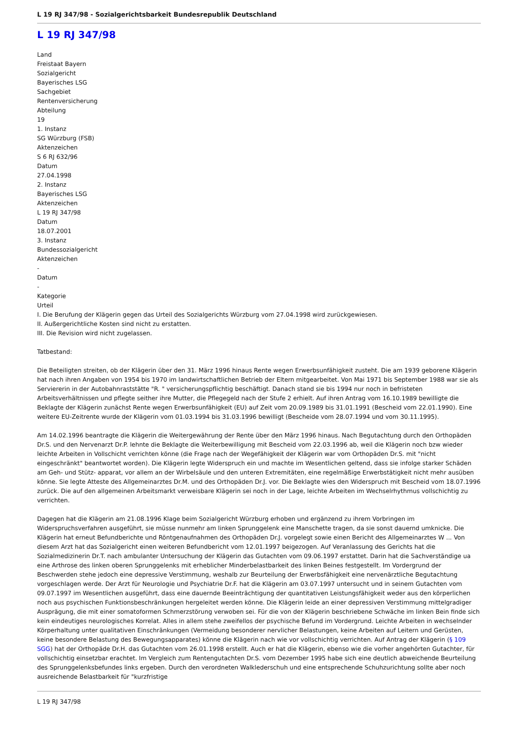L 19 RJ 347/98 - Sozialgerichtsbarkeit Bundesrepublik Deutschland
L 19 RJ 347/98
Land
Freistaat Bayern
Sozialgericht
Bayerisches LSG
Sachgebiet
Rentenversicherung
Abteilung
19
1. Instanz
SG Würzburg (FSB)
Aktenzeichen
S 6 RJ 632/96
Datum
27.04.1998
2. Instanz
Bayerisches LSG
Aktenzeichen
L 19 RJ 347/98
Datum
18.07.2001
3. Instanz
Bundessozialgericht
Aktenzeichen
-
Datum
-
Kategorie
Urteil
I. Die Berufung der Klägerin gegen das Urteil des Sozialgerichts Würzburg vom 27.04.1998 wird zurückgewiesen.
II. Außergerichtliche Kosten sind nicht zu erstatten.
III. Die Revision wird nicht zugelassen.
Tatbestand:
Die Beteiligten streiten, ob der Klägerin über den 31. März 1996 hinaus Rente wegen Erwerbsunfähigkeit zusteht. Die am 1939 geborene Klägerin hat nach ihren Angaben von 1954 bis 1970 im landwirtschaftlichen Betrieb der Eltern mitgearbeitet. Von Mai 1971 bis September 1988 war sie als Serviererin in der Autobahnraststätte "R. " versicherungspflichtig beschäftigt. Danach stand sie bis 1994 nur noch in befristeten Arbeitsverhältnissen und pflegte seither ihre Mutter, die Pflegegeld nach der Stufe 2 erhielt. Auf ihren Antrag vom 16.10.1989 bewilligte die Beklagte der Klägerin zunächst Rente wegen Erwerbsunfähigkeit (EU) auf Zeit vom 20.09.1989 bis 31.01.1991 (Bescheid vom 22.01.1990). Eine weitere EU-Zeitrente wurde der Klägerin vom 01.03.1994 bis 31.03.1996 bewilligt (Bescheide vom 28.07.1994 und vom 30.11.1995).
Am 14.02.1996 beantragte die Klägerin die Weitergewährung der Rente über den März 1996 hinaus. Nach Begutachtung durch den Orthopäden Dr.S. und den Nervenarzt Dr.P. lehnte die Beklagte die Weiterbewilligung mit Bescheid vom 22.03.1996 ab, weil die Klägerin noch bzw wieder leichte Arbeiten in Vollschicht verrichten könne (die Frage nach der Wegefähigkeit der Klägerin war vom Orthopäden Dr.S. mit "nicht eingeschränkt" beantwortet worden). Die Klägerin legte Widerspruch ein und machte im Wesentlichen geltend, dass sie infolge starker Schäden am Geh- und Stütz- apparat, vor allem an der Wirbelsäule und den unteren Extremitäten, eine regelmäßige Erwerbstätigkeit nicht mehr ausüben könne. Sie legte Atteste des Allgemeinarztes Dr.M. und des Orthopäden Dr.J. vor. Die Beklagte wies den Widerspruch mit Bescheid vom 18.07.1996 zurück. Die auf den allgemeinen Arbeitsmarkt verweisbare Klägerin sei noch in der Lage, leichte Arbeiten im Wechselrhythmus vollschichtig zu verrichten.
Dagegen hat die Klägerin am 21.08.1996 Klage beim Sozialgericht Würzburg erhoben und ergänzend zu ihrem Vorbringen im Widerspruchsverfahren ausgeführt, sie müsse nunmehr am linken Sprunggelenk eine Manschette tragen, da sie sonst dauernd umknicke. Die Klägerin hat erneut Befundberichte und Röntgenaufnahmen des Orthopäden Dr.J. vorgelegt sowie einen Bericht des Allgemeinarztes W ... Von diesem Arzt hat das Sozialgericht einen weiteren Befundbericht vom 12.01.1997 beigezogen. Auf Veranlassung des Gerichts hat die Sozialmedizinerin Dr.T. nach ambulanter Untersuchung der Klägerin das Gutachten vom 09.06.1997 erstattet. Darin hat die Sachverständige ua eine Arthrose des linken oberen Sprunggelenks mit erheblicher Minderbelastbarkeit des linken Beines festgestellt. Im Vordergrund der Beschwerden stehe jedoch eine depressive Verstimmung, weshalb zur Beurteilung der Erwerbsfähigkeit eine nervenärztliche Begutachtung vorgeschlagen werde. Der Arzt für Neurologie und Psychiatrie Dr.F. hat die Klägerin am 03.07.1997 untersucht und in seinem Gutachten vom 09.07.1997 im Wesentlichen ausgeführt, dass eine dauernde Beeinträchtigung der quantitativen Leistungsfähigkeit weder aus den körperlichen noch aus psychischen Funktionsbeschränkungen hergeleitet werden könne. Die Klägerin leide an einer depressiven Verstimmung mittelgradiger Ausprägung, die mit einer somatoformen Schmerzstörung verwoben sei. Für die von der Klägerin beschriebene Schwäche im linken Bein finde sich kein eindeutiges neurologisches Korrelat. Alles in allem stehe zweifellos der psychische Befund im Vordergrund. Leichte Arbeiten in wechselnder Körperhaltung unter qualitativen Einschränkungen (Vermeidung besonderer nervlicher Belastungen, keine Arbeiten auf Leitern und Gerüsten, keine besondere Belastung des Bewegungsapparates) könne die Klägerin nach wie vor vollschichtig verrichten. Auf Antrag der Klägerin (§ 109 SGG) hat der Orthopäde Dr.H. das Gutachten vom 26.01.1998 erstellt. Auch er hat die Klägerin, ebenso wie die vorher angehörten Gutachter, für vollschichtig einsetzbar erachtet. Im Vergleich zum Rentengutachten Dr.S. vom Dezember 1995 habe sich eine deutlich abweichende Beurteilung des Sprunggelenksbefundes links ergeben. Durch den verordneten Walklederschuh und eine entsprechende Schuhzurichtung sollte aber noch ausreichende Belastbarkeit für "kurzfristige
L 19 RJ 347/98